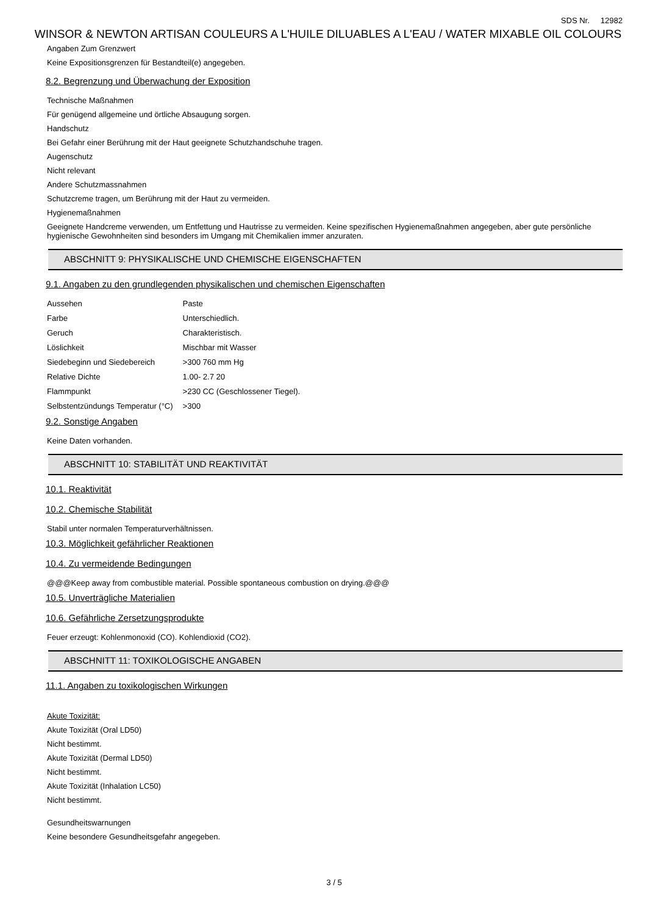SDS Nr. 12982
WINSOR & NEWTON ARTISAN COULEURS A L'HUILE DILUABLES A L'EAU / WATER MIXABLE OIL COLOURS
Angaben Zum Grenzwert
Keine Expositionsgrenzen für Bestandteil(e) angegeben.
8.2. Begrenzung und Überwachung der Exposition
Technische Maßnahmen
Für genügend allgemeine und örtliche Absaugung sorgen.
Handschutz
Bei Gefahr einer Berührung mit der Haut geeignete Schutzhandschuhe tragen.
Augenschutz
Nicht relevant
Andere Schutzmassnahmen
Schutzcreme tragen, um Berührung mit der Haut zu vermeiden.
Hygienemaßnahmen
Geeignete Handcreme verwenden, um Entfettung und Hautrisse zu vermeiden. Keine spezifischen Hygienemaßnahmen angegeben, aber gute persönliche hygienische Gewohnheiten sind besonders im Umgang mit Chemikalien immer anzuraten.
ABSCHNITT 9: PHYSIKALISCHE UND CHEMISCHE EIGENSCHAFTEN
9.1. Angaben zu den grundlegenden physikalischen und chemischen Eigenschaften
| Aussehen | Paste |
| Farbe | Unterschiedlich. |
| Geruch | Charakteristisch. |
| Löslichkeit | Mischbar mit Wasser |
| Siedebeginn und Siedebereich | >300 760 mm Hg |
| Relative Dichte | 1.00- 2.7 20 |
| Flammpunkt | >230 CC (Geschlossener Tiegel). |
| Selbstentzündungs Temperatur (°C) | >300 |
9.2. Sonstige Angaben
Keine Daten vorhanden.
ABSCHNITT 10: STABILITÄT UND REAKTIVITÄT
10.1. Reaktivität
10.2. Chemische Stabilität
Stabil unter normalen Temperaturverhältnissen.
10.3. Möglichkeit gefährlicher Reaktionen
10.4. Zu vermeidende Bedingungen
@@@Keep away from combustible material. Possible spontaneous combustion on drying.@@@
10.5. Unverträgliche Materialien
10.6. Gefährliche Zersetzungsprodukte
Feuer erzeugt: Kohlenmonoxid (CO). Kohlendioxid (CO2).
ABSCHNITT 11: TOXIKOLOGISCHE ANGABEN
11.1. Angaben zu toxikologischen Wirkungen
Akute Toxizität:
Akute Toxizität (Oral LD50)
Nicht bestimmt.
Akute Toxizität (Dermal LD50)
Nicht bestimmt.
Akute Toxizität (Inhalation LC50)
Nicht bestimmt.
Gesundheitswarnungen
Keine besondere Gesundheitsgefahr angegeben.
3 / 5